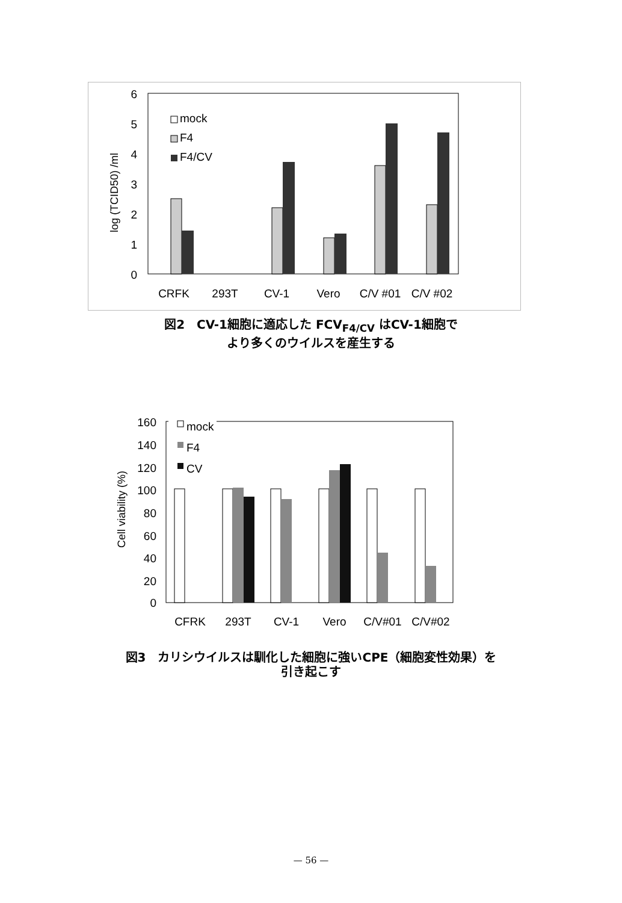6
5
4
3
2
1
0
log (TCID50) /ml
mock
F4
F4/CV
CRFK
293T
CV-1
Vero
C/V #01
C/V #02
図2　CV-1細胞に適応した FCV<sub>F4/CV</sub> はCV-1細胞で
より多くのウイルスを産生する
160
140
120
100
80
60
40
20
0
Cell viability (%)
mock
F4
CV
CFRK
293T
CV-1
Vero
C/V#01
C/V#02
図3　カリシウイルスは馴化した細胞に強いCPE（細胞変性効果）を
引き起こす
— 56 —